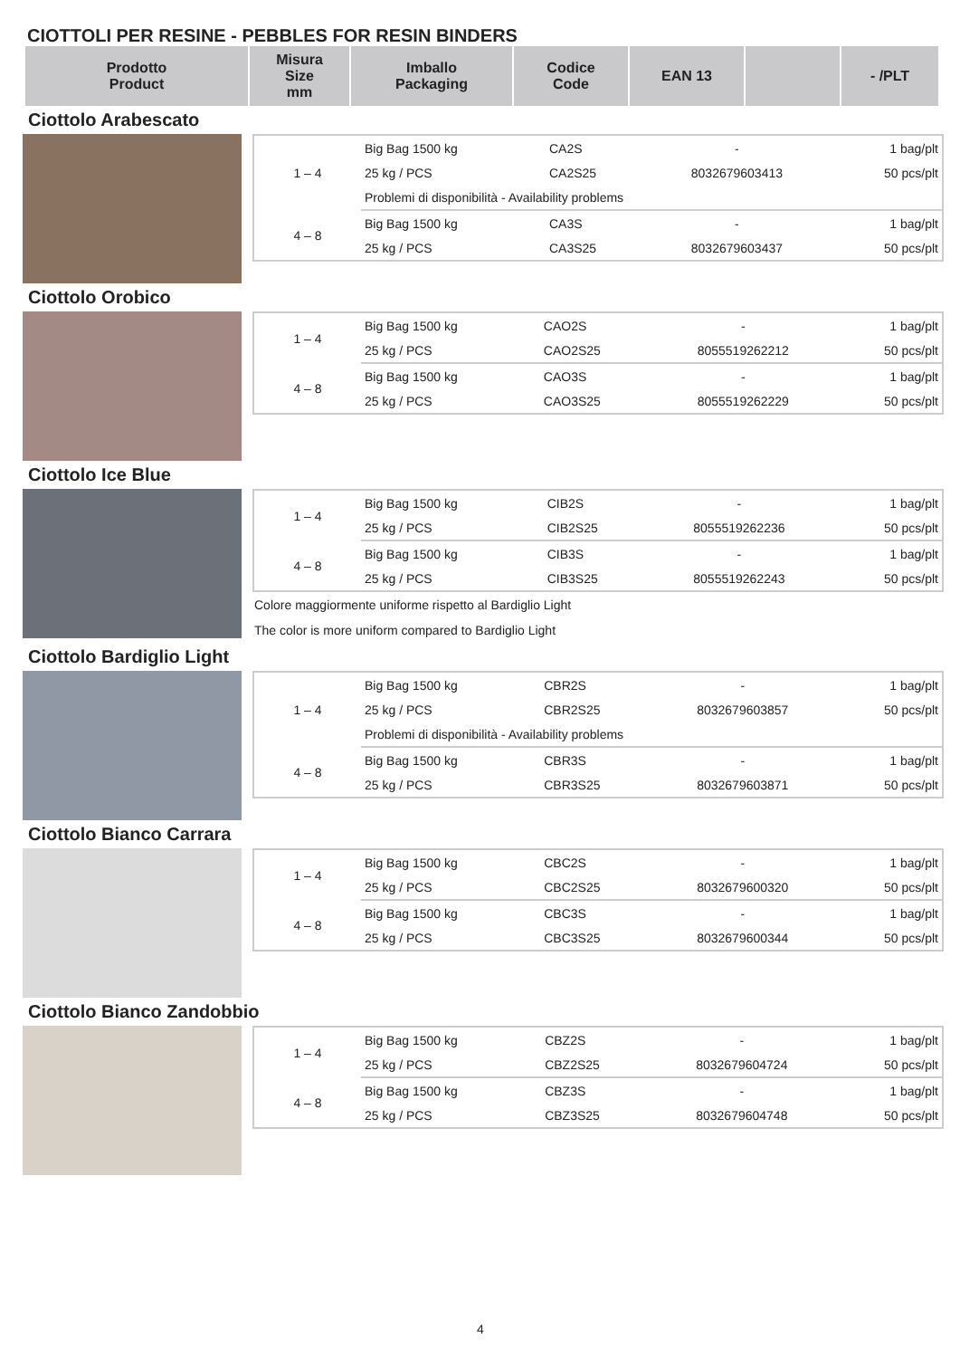CIOTTOLI PER RESINE - PEBBLES FOR RESIN BINDERS
| Prodotto Product | Misura Size mm | Imballo Packaging | Codice Code | EAN 13 | | - /PLT |
| --- | --- | --- | --- | --- | --- | --- |
Ciottolo Arabescato
| 1 – 4 | Big Bag 1500 kg | CA2S | - | 1 bag/plt |
| | 25 kg / PCS | CA2S25 | 8032679603413 | 50 pcs/plt |
| | Problemi di disponibilità - Availability problems | | | |
| 4 – 8 | Big Bag 1500 kg | CA3S | - | 1 bag/plt |
| | 25 kg / PCS | CA3S25 | 8032679603437 | 50 pcs/plt |
Ciottolo Orobico
| 1 – 4 | Big Bag 1500 kg | CAO2S | - | 1 bag/plt |
| | 25 kg / PCS | CAO2S25 | 8055519262212 | 50 pcs/plt |
| 4 – 8 | Big Bag 1500 kg | CAO3S | - | 1 bag/plt |
| | 25 kg / PCS | CAO3S25 | 8055519262229 | 50 pcs/plt |
Ciottolo Ice Blue
| 1 – 4 | Big Bag 1500 kg | CIB2S | - | 1 bag/plt |
| | 25 kg / PCS | CIB2S25 | 8055519262236 | 50 pcs/plt |
| 4 – 8 | Big Bag 1500 kg | CIB3S | - | 1 bag/plt |
| | 25 kg / PCS | CIB3S25 | 8055519262243 | 50 pcs/plt |
Colore maggiormente uniforme rispetto al Bardiglio Light
The color is more uniform compared to Bardiglio Light
Ciottolo Bardiglio Light
| 1 – 4 | Big Bag 1500 kg | CBR2S | - | 1 bag/plt |
| | 25 kg / PCS | CBR2S25 | 8032679603857 | 50 pcs/plt |
| | Problemi di disponibilità - Availability problems | | | |
| 4 – 8 | Big Bag 1500 kg | CBR3S | - | 1 bag/plt |
| | 25 kg / PCS | CBR3S25 | 8032679603871 | 50 pcs/plt |
Ciottolo Bianco Carrara
| 1 – 4 | Big Bag 1500 kg | CBC2S | - | 1 bag/plt |
| | 25 kg / PCS | CBC2S25 | 8032679600320 | 50 pcs/plt |
| 4 – 8 | Big Bag 1500 kg | CBC3S | - | 1 bag/plt |
| | 25 kg / PCS | CBC3S25 | 8032679600344 | 50 pcs/plt |
Ciottolo Bianco Zandobbio
| 1 – 4 | Big Bag 1500 kg | CBZ2S | - | 1 bag/plt |
| | 25 kg / PCS | CBZ2S25 | 8032679604724 | 50 pcs/plt |
| 4 – 8 | Big Bag 1500 kg | CBZ3S | - | 1 bag/plt |
| | 25 kg / PCS | CBZ3S25 | 8032679604748 | 50 pcs/plt |
4